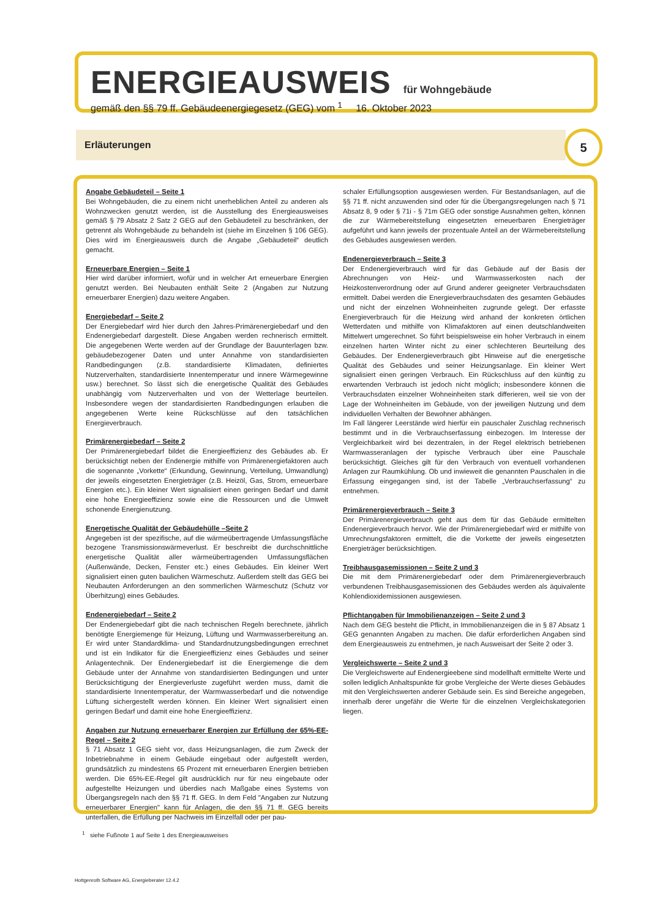ENERGIEAUSWEIS für Wohngebäude
gemäß den §§ 79 ff. Gebäudeenergiegesetz (GEG) vom <sup>1</sup> 16. Oktober 2023
Erläuterungen 5
Angabe Gebäudeteil – Seite 1
Bei Wohngebäuden, die zu einem nicht unerheblichen Anteil zu anderen als Wohnzwecken genutzt werden, ist die Ausstellung des Energieausweises gemäß § 79 Absatz 2 Satz 2 GEG auf den Gebäudeteil zu beschränken, der getrennt als Wohngebäude zu behandeln ist (siehe im Einzelnen § 106 GEG). Dies wird im Energieausweis durch die Angabe „Gebäudeteil“ deutlich gemacht.
Erneuerbare Energien – Seite 1
Hier wird darüber informiert, wofür und in welcher Art erneuerbare Energien genutzt werden. Bei Neubauten enthält Seite 2 (Angaben zur Nutzung erneuerbarer Energien) dazu weitere Angaben.
Energiebedarf – Seite 2
Der Energiebedarf wird hier durch den Jahres-Primärenergiebedarf und den Endenergiebedarf dargestellt. Diese Angaben werden rechnerisch ermittelt. Die angegebenen Werte werden auf der Grundlage der Bauunterlagen bzw. gebäudebezogener Daten und unter Annahme von standardisierten Randbedingungen (z.B. standardisierte Klimadaten, definiertes Nutzerverhalten, standardisierte Innentemperatur und innere Wärmegewinne usw.) berechnet. So lässt sich die energetische Qualität des Gebäudes unabhängig vom Nutzerverhalten und von der Wetterlage beurteilen. Insbesondere wegen der standardisierten Randbedingungen erlauben die angegebenen Werte keine Rückschlüsse auf den tatsächlichen Energieverbrauch.
Primärenergiebedarf – Seite 2
Der Primärenergiebedarf bildet die Energieeffizienz des Gebäudes ab. Er berücksichtigt neben der Endenergie mithilfe von Primärenergiefaktoren auch die sogenannte „Vorkette“ (Erkundung, Gewinnung, Verteilung, Umwandlung) der jeweils eingesetzten Energieträger (z.B. Heizöl, Gas, Strom, erneuerbare Energien etc.). Ein kleiner Wert signalisiert einen geringen Bedarf und damit eine hohe Energieeffizienz sowie eine die Ressourcen und die Umwelt schonende Energienutzung.
Energetische Qualität der Gebäudehülle –Seite 2
Angegeben ist der spezifische, auf die wärmeübertragende Umfassungsfläche bezogene Transmissionswärmeverlust. Er beschreibt die durchschnittliche energetische Qualität aller wärmeübertragenden Umfassungsflächen (Außenwände, Decken, Fenster etc.) eines Gebäudes. Ein kleiner Wert signalisiert einen guten baulichen Wärmeschutz. Außerdem stellt das GEG bei Neubauten Anforderungen an den sommerlichen Wärmeschutz (Schutz vor Überhitzung) eines Gebäudes.
Endenergiebedarf – Seite 2
Der Endenergiebedarf gibt die nach technischen Regeln berechnete, jährlich benötigte Energiemenge für Heizung, Lüftung und Warmwasserbereitung an. Er wird unter Standardklima- und Standardnutzungsbedingungen errechnet und ist ein Indikator für die Energieeffizienz eines Gebäudes und seiner Anlagentechnik. Der Endenergiebedarf ist die Energiemenge die dem Gebäude unter der Annahme von standardisierten Bedingungen und unter Berücksichtigung der Energieverluste zugeführt werden muss, damit die standardisierte Innentemperatur, der Warmwasserbedarf und die notwendige Lüftung sichergestellt werden können. Ein kleiner Wert signalisiert einen geringen Bedarf und damit eine hohe Energieeffizienz.
Angaben zur Nutzung erneuerbarer Energien zur Erfüllung der 65%-EE-Regel – Seite 2
§ 71 Absatz 1 GEG sieht vor, dass Heizungsanlagen, die zum Zweck der Inbetriebnahme in einem Gebäude eingebaut oder aufgestellt werden, grundsätzlich zu mindestens 65 Prozent mit erneuerbaren Energien betrieben werden. Die 65%-EE-Regel gilt ausdrücklich nur für neu eingebaute oder aufgestellte Heizungen und überdies nach Maßgabe eines Systems von Übergangsregeln nach den §§ 71 ff. GEG. In dem Feld "Angaben zur Nutzung erneuerbarer Energien" kann für Anlagen, die den §§ 71 ff. GEG bereits unterfallen, die Erfüllung per Nachweis im Einzelfall oder per pau-
schaler Erfüllungsoption ausgewiesen werden. Für Bestandsanlagen, auf die §§ 71 ff. nicht anzuwenden sind oder für die Übergangsregelungen nach § 71 Absatz 8, 9 oder § 71i - § 71m GEG oder sonstige Ausnahmen gelten, können die zur Wärmebereitstellung eingesetzten erneuerbaren Energieträger aufgeführt und kann jeweils der prozentuale Anteil an der Wärmebereitstellung des Gebäudes ausgewiesen werden.
Endenergieverbrauch – Seite 3
Der Endenergieverbrauch wird für das Gebäude auf der Basis der Abrechnungen von Heiz- und Warmwasserkosten nach der Heizkostenverordnung oder auf Grund anderer geeigneter Verbrauchsdaten ermittelt. Dabei werden die Energieverbrauchsdaten des gesamten Gebäudes und nicht der einzelnen Wohneinheiten zugrunde gelegt. Der erfasste Energieverbrauch für die Heizung wird anhand der konkreten örtlichen Wetterdaten und mithilfe von Klimafaktoren auf einen deutschlandweiten Mittelwert umgerechnet. So führt beispielsweise ein hoher Verbrauch in einem einzelnen harten Winter nicht zu einer schlechteren Beurteilung des Gebäudes. Der Endenergieverbrauch gibt Hinweise auf die energetische Qualität des Gebäudes und seiner Heizungsanlage. Ein kleiner Wert signalisiert einen geringen Verbrauch. Ein Rückschluss auf den künftig zu erwartenden Verbrauch ist jedoch nicht möglich; insbesondere können die Verbrauchsdaten einzelner Wohneinheiten stark differieren, weil sie von der Lage der Wohneinheiten im Gebäude, von der jeweiligen Nutzung und dem individuellen Verhalten der Bewohner abhängen.
Im Fall längerer Leerstände wird hierfür ein pauschaler Zuschlag rechnerisch bestimmt und in die Verbrauchserfassung einbezogen. Im Interesse der Vergleichbarkeit wird bei dezentralen, in der Regel elektrisch betriebenen Warmwasseranlagen der typische Verbrauch über eine Pauschale berücksichtigt. Gleiches gilt für den Verbrauch von eventuell vorhandenen Anlagen zur Raumkühlung. Ob und inwieweit die genannten Pauschalen in die Erfassung eingegangen sind, ist der Tabelle „Verbrauchserfassung“ zu entnehmen.
Primärenergieverbrauch – Seite 3
Der Primärenergieverbrauch geht aus dem für das Gebäude ermittelten Endenergieverbrauch hervor. Wie der Primärenergiebedarf wird er mithilfe von Umrechnungsfaktoren ermittelt, die die Vorkette der jeweils eingesetzten Energieträger berücksichtigen.
Treibhausgasemissionen – Seite 2 und 3
Die mit dem Primärenergiebedarf oder dem Primärenergieverbrauch verbundenen Treibhausgasemissionen des Gebäudes werden als äquivalente Kohlendioxidemissionen ausgewiesen.
Pflichtangaben für Immobilienanzeigen – Seite 2 und 3
Nach dem GEG besteht die Pflicht, in Immobilienanzeigen die in § 87 Absatz 1 GEG genannten Angaben zu machen. Die dafür erforderlichen Angaben sind dem Energieausweis zu entnehmen, je nach Ausweisart der Seite 2 oder 3.
Vergleichswerte – Seite 2 und 3
Die Vergleichswerte auf Endenergieebene sind modellhaft ermittelte Werte und sollen lediglich Anhaltspunkte für grobe Vergleiche der Werte dieses Gebäudes mit den Vergleichswerten anderer Gebäude sein. Es sind Bereiche angegeben, innerhalb derer ungefähr die Werte für die einzelnen Vergleichskategorien liegen.
<sup>1</sup> siehe Fußnote 1 auf Seite 1 des Energieausweises
Hottgenroth Software AG, Energieberater 12.4.2